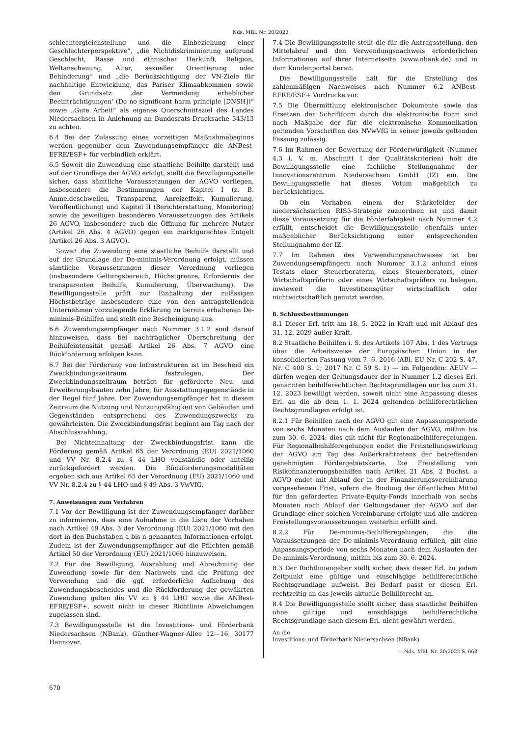Nds. MBl. Nr. 20/2022
schlechtergleichstellung und die Einbeziehung einer Geschlechterperspektive“, „die Nichtdiskriminierung aufgrund Geschlecht, Rasse und ethnischer Herkunft, Religion, Weltanschauung, Alter, sexueller Orientierung oder Behinderung“ und „die Berücksichtigung der VN-Ziele für nachhaltige Entwicklung, das Pariser Klimaabkommen sowie den Grundsatz ‚der Vermeidung erheblicher Beeinträchtigungen‘ (Do no significant harm principle [DNSH])“ sowie „Gute Arbeit“ als eigenes Querschnittsziel des Landes Niedersachsen in Anlehnung an Bundesrats-Drucksache 343/13 zu achten.
6.4 Bei der Zulassung eines vorzeitigen Maßnahmebeginns werden gegenüber dem Zuwendungsempfänger die ANBest-EFRE/ESF+ für verbindlich erklärt.
6.5 Soweit die Zuwendung eine staatliche Beihilfe darstellt und auf der Grundlage der AGVO erfolgt, stellt die Bewilligungsstelle sicher, dass sämtliche Voraussetzungen der AGVO vorliegen, insbesondere die Bestimmungen der Kapitel I (z. B. Anmeldeschwellen, Transparenz, Anreizeffekt, Kumulierung, Veröffentlichung) und Kapitel II (Berichterstattung, Monitoring) sowie die jeweiligen besonderen Voraussetzungen des Artikels 26 AGVO, insbesondere auch die Öffnung für mehrere Nutzer (Artikel 26 Abs. 4 AGVO) gegen ein marktgerechtes Entgelt (Artikel 26 Abs. 3 AGVO).
Soweit die Zuwendung eine staatliche Beihilfe darstellt und auf der Grundlage der De-minimis-Verordnung erfolgt, müssen sämtliche Voraussetzungen dieser Verordnung vorliegen (insbesondere Geltungsbereich, Höchstgrenze, Erfordernis der transparenten Beihilfe, Kumulierung, Überwachung). Die Bewilligungsstelle prüft zur Einhaltung der zulässigen Höchstbeträge insbesondere eine von den antragstellenden Unternehmen vorzulegende Erklärung zu bereits erhaltenen De-minimis-Beihilfen und stellt eine Bescheinigung aus.
6.6 Zuwendungsempfänger nach Nummer 3.1.2 sind darauf hinzuweisen, dass bei nachträglicher Überschreitung der Beihilfeintensität gemäß Artikel 26 Abs. 7 AGVO eine Rückforderung erfolgen kann.
6.7 Bei der Förderung von Infrastrukturen ist im Bescheid ein Zweckbindungszeitraum festzulegen. Der Zweckbindungszeitraum beträgt für geförderte Neu- und Erweiterungsbauten zehn Jahre, für Ausstattungsgegenstände in der Regel fünf Jahre. Der Zuwendungsempfänger hat in diesem Zeitraum die Nutzung und Nutzungsfähigkeit von Gebäuden und Gegenständen entsprechend des Zuwendungszwecks zu gewährleisten. Die Zweckbindungsfrist beginnt am Tag nach der Abschlusszahlung.
Bei Nichteinhaltung der Zweckbindungsfrist kann die Förderung gemäß Artikel 65 der Verordnung (EU) 2021/1060 und VV Nr. 8.2.4 zu § 44 LHO vollständig oder anteilig zurückgefordert werden. Die Rückforderungsmodalitäten ergeben sich aus Artikel 65 der Verordnung (EU) 2021/1060 und VV Nr. 8.2.4 zu § 44 LHO und § 49 Abs. 3 VwVfG.
7. Anweisungen zum Verfahren
7.1 Vor der Bewilligung ist der Zuwendungsempfänger darüber zu informieren, dass eine Aufnahme in die Liste der Vorhaben nach Artikel 49 Abs. 3 der Verordnung (EU) 2021/1060 mit den dort in den Buchstaben a bis n genannten Informationen erfolgt. Zudem ist der Zuwendungsempfänger auf die Pflichten gemäß Artikel 50 der Verordnung (EU) 2021/1060 hinzuweisen.
7.2 Für die Bewilligung, Auszahlung und Abrechnung der Zuwendung sowie für den Nachweis und die Prüfung der Verwendung und die ggf. erforderliche Aufhebung des Zuwendungsbescheides und die Rückforderung der gewährten Zuwendung gelten die VV zu § 44 LHO sowie die ANBest-EFRE/ESF+, soweit nicht in dieser Richtlinie Abweichungen zugelassen sind.
7.3 Bewilligungsstelle ist die Investitions- und Förderbank Niedersachsen (NBank), Günther-Wagner-Allee 12—16, 30177 Hannover.
7.4 Die Bewilligungsstelle stellt die für die Antragsstellung, den Mittelabruf und den Verwendungsnachweis erforderlichen Informationen auf ihrer Internetseite (www.nbank.de) und in dem Kundenportal bereit.
Die Bewilligungsstelle hält für die Erstellung des zahlenmäßigen Nachweises nach Nummer 6.2 ANBest-EFRE/ESF+ Vordrucke vor.
7.5 Die Übermittlung elektronischer Dokumente sowie das Ersetzen der Schriftform durch die elektronische Form sind nach Maßgabe der für die elektronische Kommunikation geltenden Vorschriften des NVwVfG in seiner jeweils geltenden Fassung zulässig.
7.6 Im Rahmen der Bewertung der Förderwürdigkeit (Nummer 4.3 i. V. m. Abschnitt I der Qualitätskriterien) holt die Bewilligungsstelle eine fachliche Stellungnahme der Innovationszentrum Niedersachsen GmbH (IZ) ein. Die Bewilligungsstelle hat dieses Votum maßgeblich zu berücksichtigen.
Ob ein Vorhaben einem der Stärkefelder der niedersächsischen RIS3-Strategie zuzuordnen ist und damit diese Voraussetzung für die Förderfähigkeit nach Nummer 4.2 erfüllt, entscheidet die Bewilligungsstelle ebenfalls unter maßgeblicher Berücksichtigung einer entsprechenden Stellungnahme der IZ.
7.7 Im Rahmen des Verwendungsnachweises ist bei Zuwendungsempfängern nach Nummer 3.1.2 anhand eines Testats einer Steuerberaterin, eines Steuerberaters, einer Wirtschaftsprüferin oder eines Wirtschaftsprüfers zu belegen, inwieweit die Investitionsgüter wirtschaftlich oder nichtwirtschaftlich genutzt werden.
8. Schlussbestimmungen
8.1 Dieser Erl. tritt am 18. 5. 2022 in Kraft und mit Ablauf des 31. 12. 2029 außer Kraft.
8.2 Staatliche Beihilfen i. S. des Artikels 107 Abs. 1 des Vertrags über die Arbeitsweise der Europäischen Union in der konsolidierten Fassung vom 7. 6. 2016 (ABl. EU Nr. C 202 S. 47, Nr. C 400 S. 1; 2017 Nr. C 59 S. 1) — im Folgenden: AEUV — dürfen wegen der Geltungsdauer der in Nummer 1.2 dieses Erl. genannten beihilferechtlichen Rechtsgrundlagen nur bis zum 31. 12. 2023 bewilligt werden, soweit nicht eine Anpassung dieses Erl. an die ab dem 1. 1. 2024 geltenden beihilferechtlichen Rechtsgrundlagen erfolgt ist.
8.2.1 Für Beihilfen nach der AGVO gilt eine Anpassungsperiode von sechs Monaten nach dem Auslaufen der AGVO, mithin bis zum 30. 6. 2024; dies gilt nicht für Regionalbeihilferegelungen. Für Regionalbeihilferegelungen endet die Freistellungswirkung der AGVO am Tag des Außerkrafttretens der betreffenden genehmigten Fördergebietskarte. Die Freistellung von Risikofinanzierungsbeihilfen nach Artikel 21 Abs. 2 Buchst. a AGVO endet mit Ablauf der in der Finanzierungsvereinbarung vorgesehenen Frist, sofern die Bindung der öffentlichen Mittel für den geförderten Private-Equity-Fonds innerhalb von sechs Monaten nach Ablauf der Geltungsdauer der AGVO auf der Grundlage einer solchen Vereinbarung erfolgte und alle anderen Freistellungsvoraussetzungen weiterhin erfüllt sind.
8.2.2 Für De-minimis-Beihilferegelungen, die die Voraussetzungen der De-minimis-Verordnung erfüllen, gilt eine Anpassungsperiode von sechs Monaten nach dem Auslaufen der De-minimis-Verordnung, mithin bis zum 30. 6. 2024.
8.3 Der Richtliniengeber stellt sicher, dass dieser Erl. zu jedem Zeitpunkt eine gültige und einschlägige beihilferechtliche Rechtsgrundlage aufweist. Bei Bedarf passt er diesen Erl. rechtzeitig an das jeweils aktuelle Beihilferecht an.
8.4 Die Bewilligungsstelle stellt sicher, dass staatliche Beihilfen ohne gültige und einschlägige beihilferechtliche Rechtsgrundlage nach diesem Erl. nicht gewährt werden.
An die
Investitions- und Förderbank Niedersachsen (NBank)
— Nds. MBl. Nr. 20/2022 S. 668
670